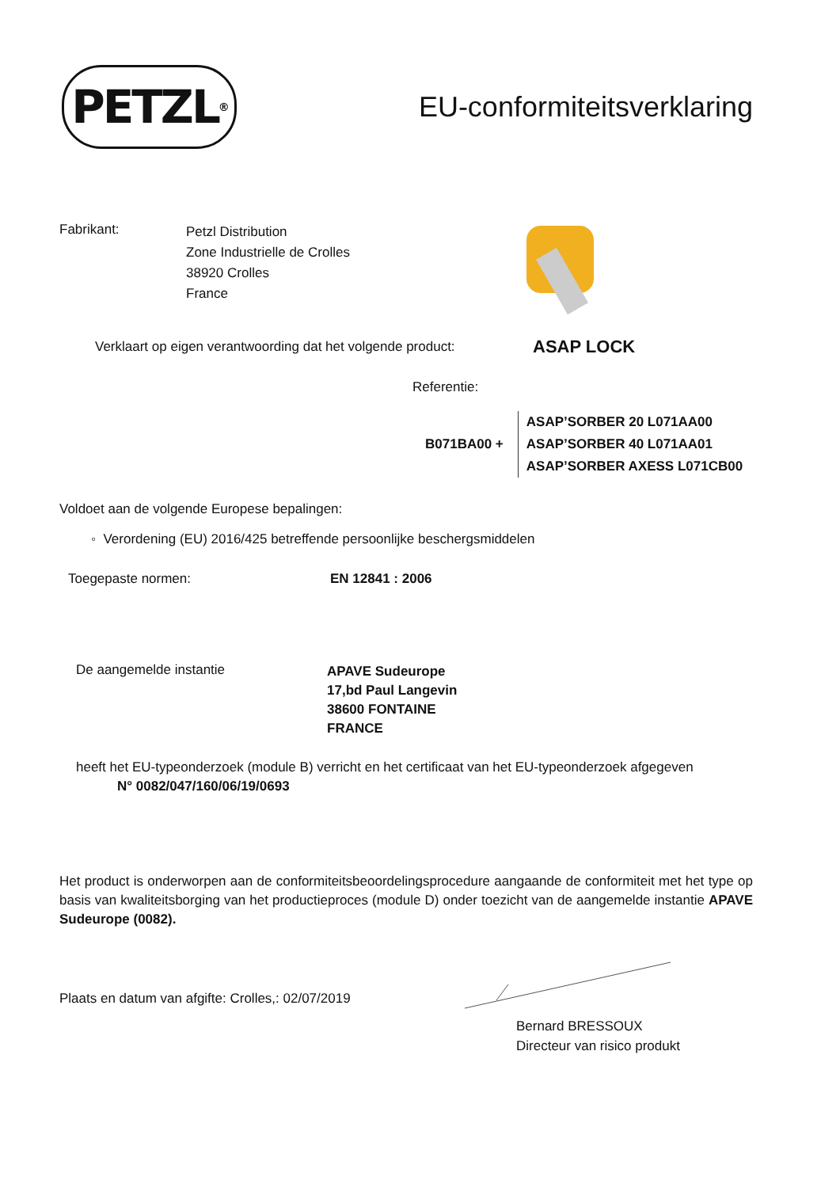PETZL<sup>®</sup>
EU-conformiteitsverklaring
Fabrikant:
Petzl Distribution
Zone Industrielle de Crolles
38920 Crolles
France
Verklaart op eigen verantwoording dat het volgende product:
ASAP LOCK
Referentie:
B071BA00 +
ASAP’SORBER 20 L071AA00
ASAP’SORBER 40 L071AA01
ASAP’SORBER AXESS L071CB00
Voldoet aan de volgende Europese bepalingen:
◦ Verordening (EU) 2016/425 betreffende persoonlijke beschergsmiddelen
Toegepaste normen: EN 12841 : 2006
De aangemelde instantie
APAVE Sudeurope
17,bd Paul Langevin
38600 FONTAINE
FRANCE
heeft het EU-typeonderzoek (module B) verricht en het certificaat van het EU-typeonderzoek afgegeven
N° 0082/047/160/06/19/0693
Het product is onderworpen aan de conformiteitsbeoordelingsprocedure aangaande de conformiteit met het type op basis van kwaliteitsborging van het productieproces (module D) onder toezicht van de aangemelde instantie APAVE Sudeurope (0082).
Plaats en datum van afgifte: Crolles,: 02/07/2019
Bernard BRESSOUX
Directeur van risico produkt